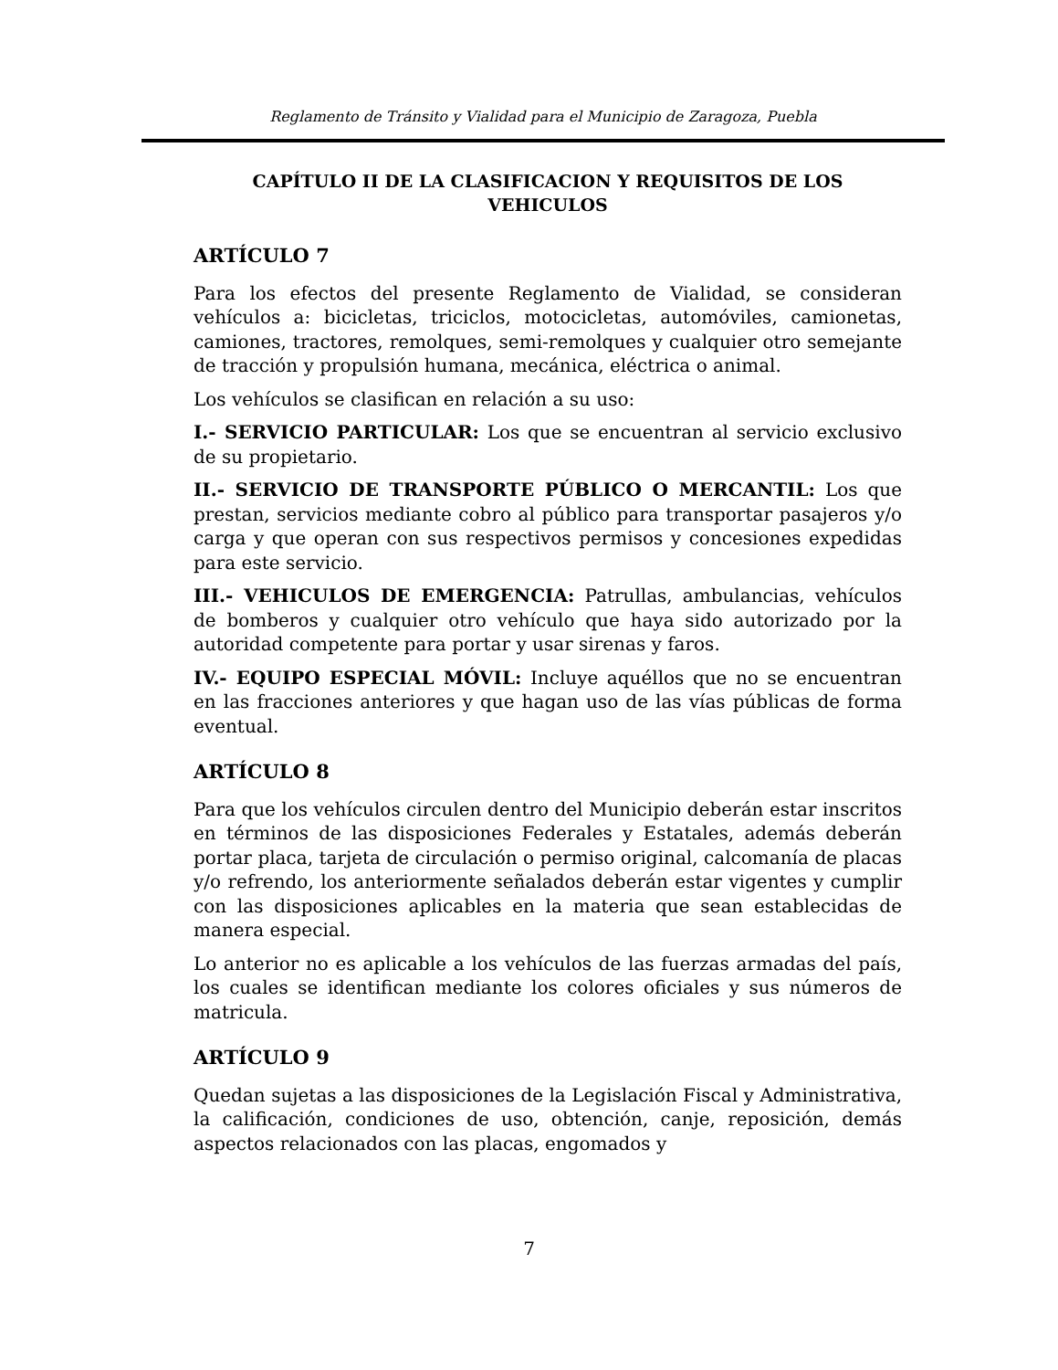Reglamento de Tránsito y Vialidad para el Municipio de Zaragoza, Puebla
CAPÍTULO II DE LA CLASIFICACION Y REQUISITOS DE LOS VEHICULOS
ARTÍCULO 7
Para los efectos del presente Reglamento de Vialidad, se consideran vehículos a: bicicletas, triciclos, motocicletas, automóviles, camionetas, camiones, tractores, remolques, semi-remolques y cualquier otro semejante de tracción y propulsión humana, mecánica, eléctrica o animal.
Los vehículos se clasifican en relación a su uso:
I.- SERVICIO PARTICULAR: Los que se encuentran al servicio exclusivo de su propietario.
II.- SERVICIO DE TRANSPORTE PÚBLICO O MERCANTIL: Los que prestan, servicios mediante cobro al público para transportar pasajeros y/o carga y que operan con sus respectivos permisos y concesiones expedidas para este servicio.
III.- VEHICULOS DE EMERGENCIA: Patrullas, ambulancias, vehículos de bomberos y cualquier otro vehículo que haya sido autorizado por la autoridad competente para portar y usar sirenas y faros.
IV.- EQUIPO ESPECIAL MÓVIL: Incluye aquéllos que no se encuentran en las fracciones anteriores y que hagan uso de las vías públicas de forma eventual.
ARTÍCULO 8
Para que los vehículos circulen dentro del Municipio deberán estar inscritos en términos de las disposiciones Federales y Estatales, además deberán portar placa, tarjeta de circulación o permiso original, calcomanía de placas y/o refrendo, los anteriormente señalados deberán estar vigentes y cumplir con las disposiciones aplicables en la materia que sean establecidas de manera especial.
Lo anterior no es aplicable a los vehículos de las fuerzas armadas del país, los cuales se identifican mediante los colores oficiales y sus números de matricula.
ARTÍCULO 9
Quedan sujetas a las disposiciones de la Legislación Fiscal y Administrativa, la calificación, condiciones de uso, obtención, canje, reposición, demás aspectos relacionados con las placas, engomados y
7